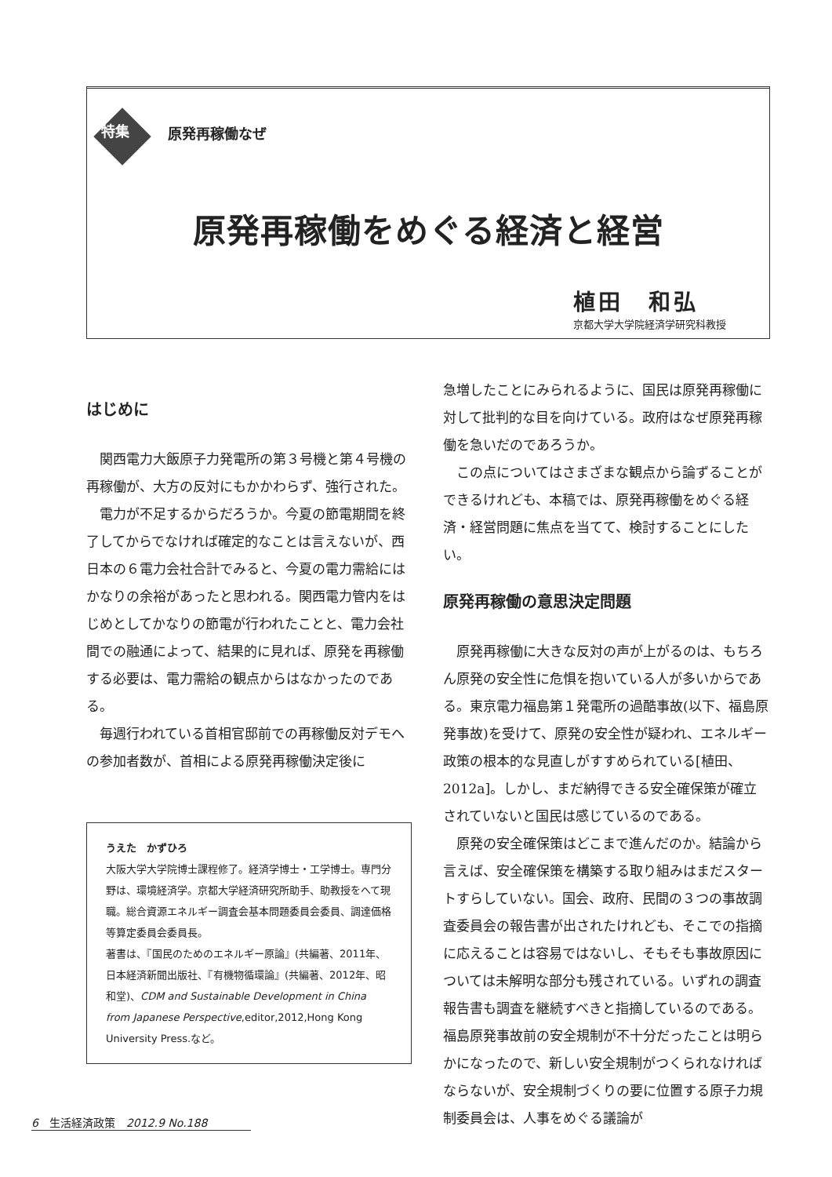特集
原発再稼働なぜ
原発再稼働をめぐる経済と経営
植田　和弘
京都大学大学院経済学研究科教授
はじめに
関西電力大飯原子力発電所の第３号機と第４号機の再稼働が、大方の反対にもかかわらず、強行された。
電力が不足するからだろうか。今夏の節電期間を終了してからでなければ確定的なことは言えないが、西日本の６電力会社合計でみると、今夏の電力需給にはかなりの余裕があったと思われる。関西電力管内をはじめとしてかなりの節電が行われたことと、電力会社間での融通によって、結果的に見れば、原発を再稼働する必要は、電力需給の観点からはなかったのである。
毎週行われている首相官邸前での再稼働反対デモへの参加者数が、首相による原発再稼働決定後に
うえた　かずひろ
大阪大学大学院博士課程修了。経済学博士・工学博士。専門分野は、環境経済学。京都大学経済研究所助手、助教授をへて現職。総合資源エネルギー調査会基本問題委員会委員、調達価格等算定委員会委員長。
著書は、『国民のためのエネルギー原論』(共編著、2011年、日本経済新聞出版社、『有機物循環論』(共編著、2012年、昭和堂)、CDM and Sustainable Development in China from Japanese Perspective,editor,2012,Hong Kong University Press.など。
急増したことにみられるように、国民は原発再稼働に対して批判的な目を向けている。政府はなぜ原発再稼働を急いだのであろうか。
この点についてはさまざまな観点から論ずることができるけれども、本稿では、原発再稼働をめぐる経済・経営問題に焦点を当てて、検討することにしたい。
原発再稼働の意思決定問題
原発再稼働に大きな反対の声が上がるのは、もちろん原発の安全性に危惧を抱いている人が多いからである。東京電力福島第１発電所の過酷事故(以下、福島原発事故)を受けて、原発の安全性が疑われ、エネルギー政策の根本的な見直しがすすめられている[植田、2012a]。しかし、まだ納得できる安全確保策が確立されていないと国民は感じているのである。
原発の安全確保策はどこまで進んだのか。結論から言えば、安全確保策を構築する取り組みはまだスタートすらしていない。国会、政府、民間の３つの事故調査委員会の報告書が出されたけれども、そこでの指摘に応えることは容易ではないし、そもそも事故原因については未解明な部分も残されている。いずれの調査報告書も調査を継続すべきと指摘しているのである。福島原発事故前の安全規制が不十分だったことは明らかになったので、新しい安全規制がつくられなければならないが、安全規制づくりの要に位置する原子力規制委員会は、人事をめぐる議論が
6　生活経済政策　2012.9 No.188